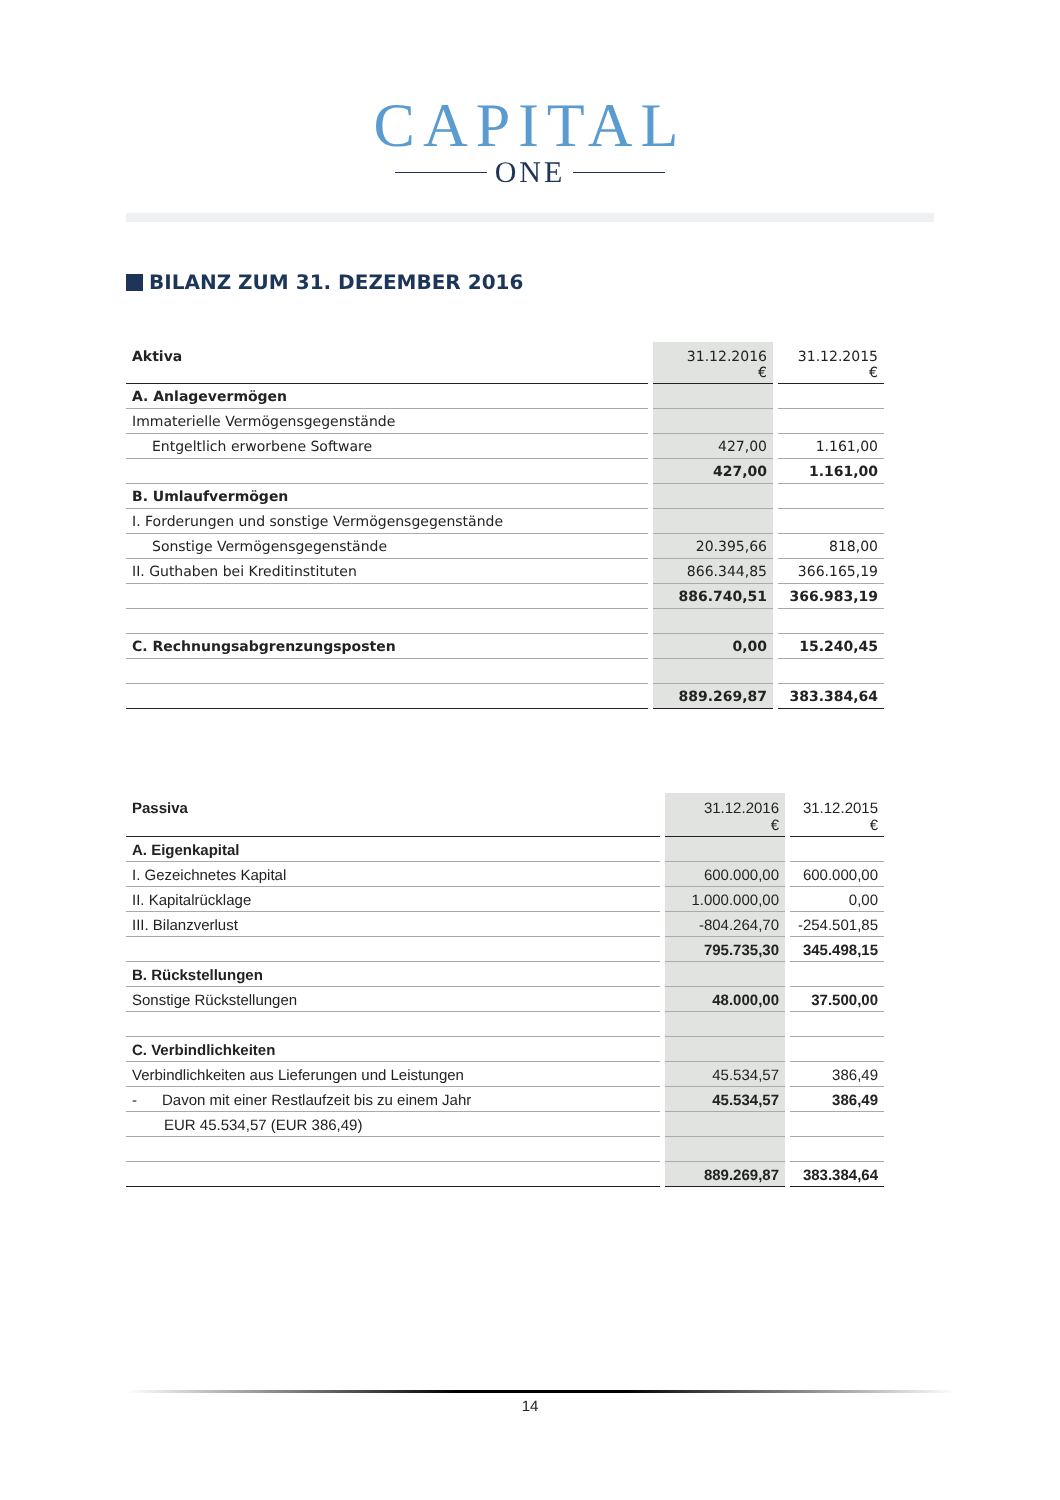CAPITAL
ONE
BILANZ ZUM 31. DEZEMBER 2016
| Aktiva | 31.12.2016 € | 31.12.2015 € |
| --- | --- | --- |
| A. Anlagevermögen | | |
| Immaterielle Vermögensgegenstände | | |
| Entgeltlich erworbene Software | 427,00 | 1.161,00 |
| | 427,00 | 1.161,00 |
| B. Umlaufvermögen | | |
| I. Forderungen und sonstige Vermögensgegenstände | | |
| Sonstige Vermögensgegenstände | 20.395,66 | 818,00 |
| II. Guthaben bei Kreditinstituten | 866.344,85 | 366.165,19 |
| | 886.740,51 | 366.983,19 |
| C. Rechnungsabgrenzungsposten | 0,00 | 15.240,45 |
| | 889.269,87 | 383.384,64 |
| Passiva | 31.12.2016 € | 31.12.2015 € |
| --- | --- | --- |
| A. Eigenkapital | | |
| I. Gezeichnetes Kapital | 600.000,00 | 600.000,00 |
| II. Kapitalrücklage | 1.000.000,00 | 0,00 |
| III. Bilanzverlust | -804.264,70 | -254.501,85 |
| | 795.735,30 | 345.498,15 |
| B. Rückstellungen | | |
| Sonstige Rückstellungen | 48.000,00 | 37.500,00 |
| C. Verbindlichkeiten | | |
| Verbindlichkeiten aus Lieferungen und Leistungen | 45.534,57 | 386,49 |
| - Davon mit einer Restlaufzeit bis zu einem Jahr | 45.534,57 | 386,49 |
| EUR 45.534,57 (EUR 386,49) | | |
| | 889.269,87 | 383.384,64 |
14